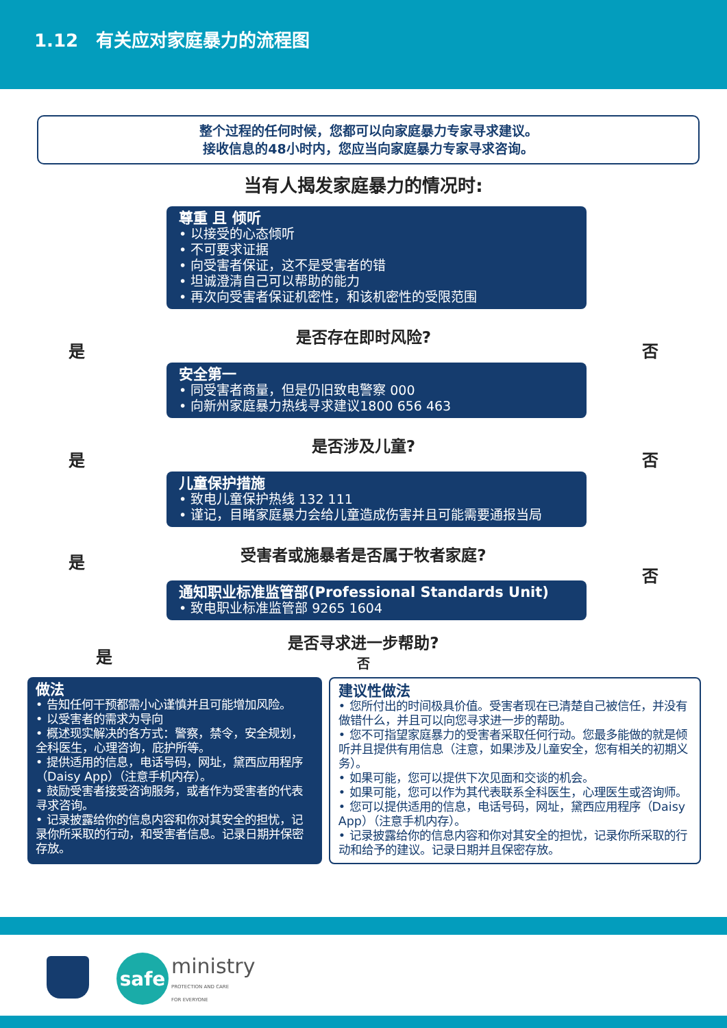1.12　有关应对家庭暴力的流程图
整个过程的任何时候，您都可以向家庭暴力专家寻求建议。
接收信息的48小时内，您应当向家庭暴力专家寻求咨询。
当有人揭发家庭暴力的情况时:
尊重 且 倾听
• 以接受的心态倾听
• 不可要求证据
• 向受害者保证，这不是受害者的错
• 坦诚澄清自己可以帮助的能力
• 再次向受害者保证机密性，和该机密性的受限范围
是否存在即时风险?
是 否
安全第一
• 同受害者商量，但是仍旧致电警察 000
• 向新州家庭暴力热线寻求建议1800 656 463
是否涉及儿童?
是 否
儿童保护措施
• 致电儿童保护热线 132 111
• 谨记，目睹家庭暴力会给儿童造成伤害并且可能需要通报当局
受害者或施暴者是否属于牧者家庭? 是
否
通知职业标准监管部(Professional Standards Unit)
• 致电职业标准监管部 9265 1604
是否寻求进一步帮助?
是
否
做法
• 告知任何干预都需小心谨慎并且可能增加风险。
• 以受害者的需求为导向
• 概述现实解决的各方式：警察，禁令，安全规划，全科医生，心理咨询，庇护所等。
• 提供适用的信息，电话号码，网址，黛西应用程序（Daisy App）（注意手机内存）。
• 鼓励受害者接受咨询服务，或者作为受害者的代表寻求咨询。
• 记录披露给你的信息内容和你对其安全的担忧，记录你所采取的行动，和受害者信息。记录日期并保密存放。
建议性做法
• 您所付出的时间极具价值。受害者现在已清楚自己被信任，并没有做错什么，并且可以向您寻求进一步的帮助。
• 您不可指望家庭暴力的受害者采取任何行动。您最多能做的就是倾听并且提供有用信息（注意，如果涉及儿童安全，您有相关的初期义务）。
• 如果可能，您可以提供下次见面和交谈的机会。
• 如果可能，您可以作为其代表联系全科医生，心理医生或咨询师。
• 您可以提供适用的信息，电话号码，网址，黛西应用程序（Daisy App）（注意手机内存）。
• 记录披露给你的信息内容和你对其安全的担忧，记录你所采取的行动和给予的建议。记录日期并且保密存放。
safe
ministry
PROTECTION AND CARE
FOR EVERYONE